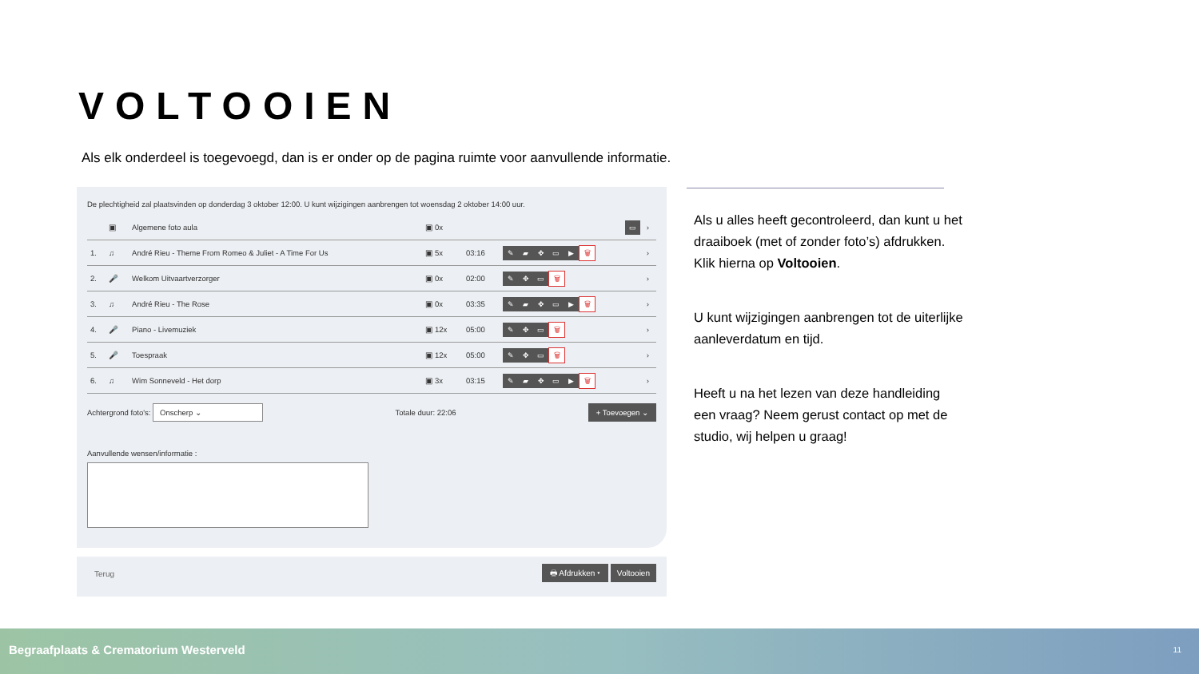VOLTOOIEN
Als elk onderdeel is toegevoegd, dan is er onder op de pagina ruimte voor aanvullende informatie.
De plechtigheid zal plaatsvinden op donderdag 3 oktober 12:00. U kunt wijzigingen aanbrengen tot woensdag 2 oktober 14:00 uur.
| | ▣ | Algemene foto aula | ▣ 0x | | ▭ | › |
| 1. | ♫ | André Rieu - Theme From Romeo & Juliet - A Time For Us | ▣ 5x | 03:16 | ✎ ▰ ✥ ▭ ▶ 🗑 | › |
| 2. | 🎤 | Welkom Uitvaartverzorger | ▣ 0x | 02:00 | ✎ ✥ ▭ 🗑 | › |
| 3. | ♫ | André Rieu - The Rose | ▣ 0x | 03:35 | ✎ ▰ ✥ ▭ ▶ 🗑 | › |
| 4. | 🎤 | Piano - Livemuziek | ▣ 12x | 05:00 | ✎ ✥ ▭ 🗑 | › |
| 5. | 🎤 | Toespraak | ▣ 12x | 05:00 | ✎ ✥ ▭ 🗑 | › |
| 6. | ♫ | Wim Sonneveld - Het dorp | ▣ 3x | 03:15 | ✎ ▰ ✥ ▭ ▶ 🗑 | › |
Achtergrond foto's: Onscherp ⌄ Totale duur: 22:06 + Toevoegen ⌄
Aanvullende wensen/informatie :
Terug 🖶 Afdrukken ▾ Voltooien
Als u alles heeft gecontroleerd, dan kunt u het draaiboek (met of zonder foto’s) afdrukken. Klik hierna op Voltooien.
U kunt wijzigingen aanbrengen tot de uiterlijke aanleverdatum en tijd.
Heeft u na het lezen van deze handleiding een vraag? Neem gerust contact op met de studio, wij helpen u graag!
Begraafplaats & Crematorium Westerveld 11